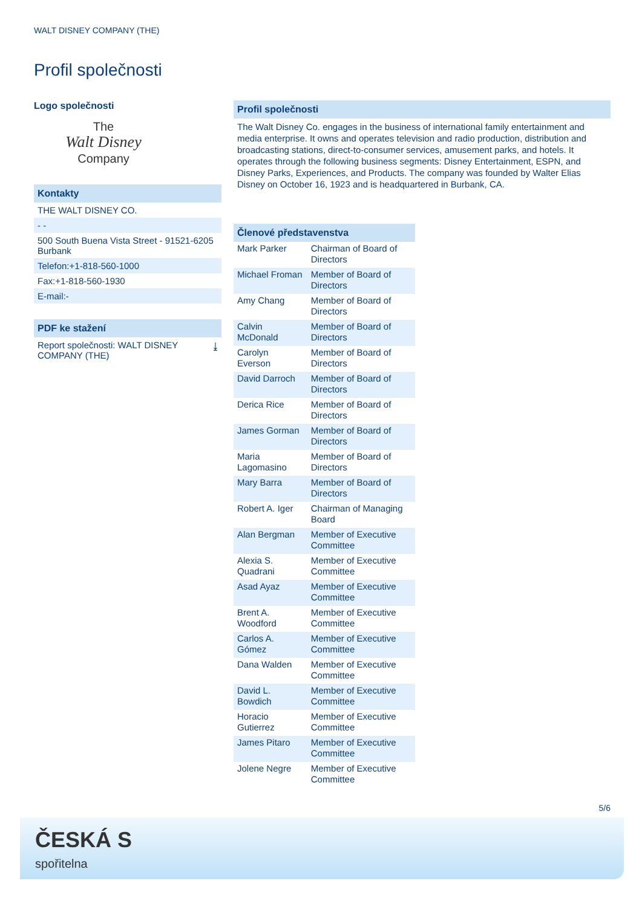WALT DISNEY COMPANY (THE)
Profil společnosti
Logo společnosti
The
Walt Disney
Company
Kontakty
THE WALT DISNEY CO.
- -
500 South Buena Vista Street - 91521-6205 Burbank
Telefon:+1-818-560-1000
Fax:+1-818-560-1930
E-mail:-
PDF ke stažení
Report společnosti: WALT DISNEY COMPANY (THE) ⤓
Profil společnosti
The Walt Disney Co. engages in the business of international family entertainment and media enterprise. It owns and operates television and radio production, distribution and broadcasting stations, direct-to-consumer services, amusement parks, and hotels. It operates through the following business segments: Disney Entertainment, ESPN, and Disney Parks, Experiences, and Products. The company was founded by Walter Elias Disney on October 16, 1923 and is headquartered in Burbank, CA.
Členové představenstva
| Mark Parker | Chairman of Board of Directors |
| Michael Froman | Member of Board of Directors |
| Amy Chang | Member of Board of Directors |
| Calvin McDonald | Member of Board of Directors |
| Carolyn Everson | Member of Board of Directors |
| David Darroch | Member of Board of Directors |
| Derica Rice | Member of Board of Directors |
| James Gorman | Member of Board of Directors |
| Maria Lagomasino | Member of Board of Directors |
| Mary Barra | Member of Board of Directors |
| Robert A. Iger | Chairman of Managing Board |
| Alan Bergman | Member of Executive Committee |
| Alexia S. Quadrani | Member of Executive Committee |
| Asad Ayaz | Member of Executive Committee |
| Brent A. Woodford | Member of Executive Committee |
| Carlos A. Gómez | Member of Executive Committee |
| Dana Walden | Member of Executive Committee |
| David L. Bowdich | Member of Executive Committee |
| Horacio Gutierrez | Member of Executive Committee |
| James Pitaro | Member of Executive Committee |
| Jolene Negre | Member of Executive Committee |
5/6
ČESKÁ S
spořitelna